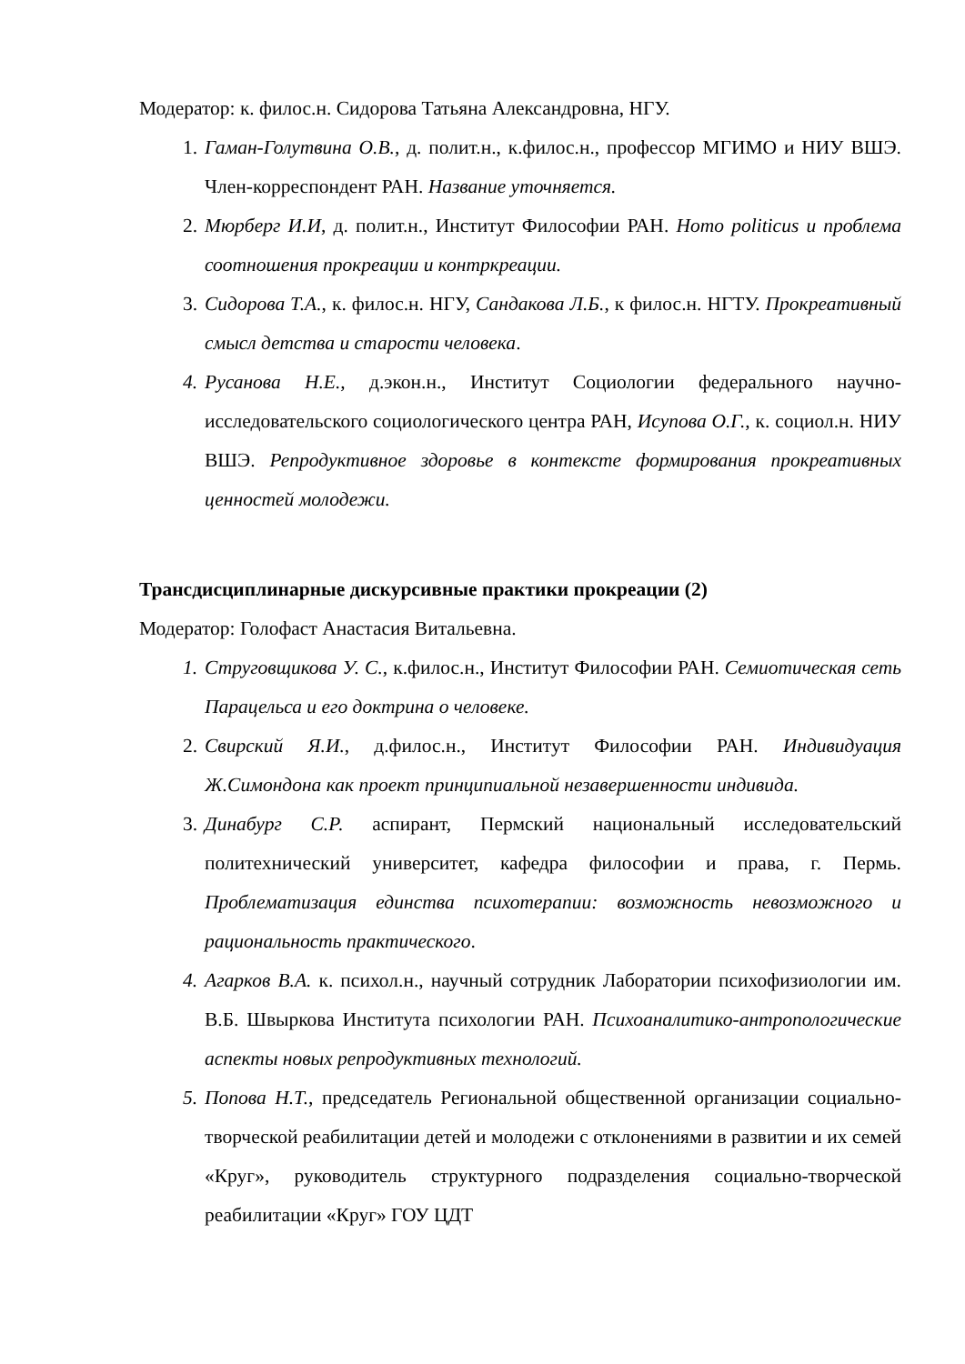Модератор: к. филос.н. Сидорова Татьяна Александровна, НГУ.
1. Гаман-Голутвина О.В., д. полит.н., к.филос.н., профессор МГИМО и НИУ ВШЭ. Член-корреспондент РАН. Название уточняется.
2. Мюрберг И.И, д. полит.н., Институт Философии РАН. Homo politicus и проблема соотношения прокреации и контркреации.
3. Сидорова Т.А., к. филос.н. НГУ, Сандакова Л.Б., к филос.н. НГТУ. Прокреативный смысл детства и старости человека.
4. Русанова Н.Е., д.экон.н., Институт Социологии федерального научно-исследовательского социологического центра РАН, Исупова О.Г., к. социол.н. НИУ ВШЭ. Репродуктивное здоровье в контексте формирования прокреативных ценностей молодежи.
Трансдисциплинарные дискурсивные практики прокреации (2)
Модератор: Голофаст Анастасия Витальевна.
1. Струговщикова У. С., к.филос.н., Институт Философии РАН. Семиотическая сеть Парацельса и его доктрина о человеке.
2. Свирский Я.И., д.филос.н., Институт Философии РАН. Индивидуация Ж.Симондона как проект принципиальной незавершенности индивида.
3. Динабург С.Р. аспирант, Пермский национальный исследовательский политехнический университет, кафедра философии и права, г. Пермь. Проблематизация единства психотерапии: возможность невозможного и рациональность практического.
4. Агарков В.А. к. психол.н., научный сотрудник Лаборатории психофизиологии им. В.Б. Швыркова Института психологии РАН. Психоаналитико-антропологические аспекты новых репродуктивных технологий.
5. Попова Н.Т., председатель Региональной общественной организации социально-творческой реабилитации детей и молодежи с отклонениями в развитии и их семей «Круг», руководитель структурного подразделения социально-творческой реабилитации «Круг» ГОУ ЦДТ